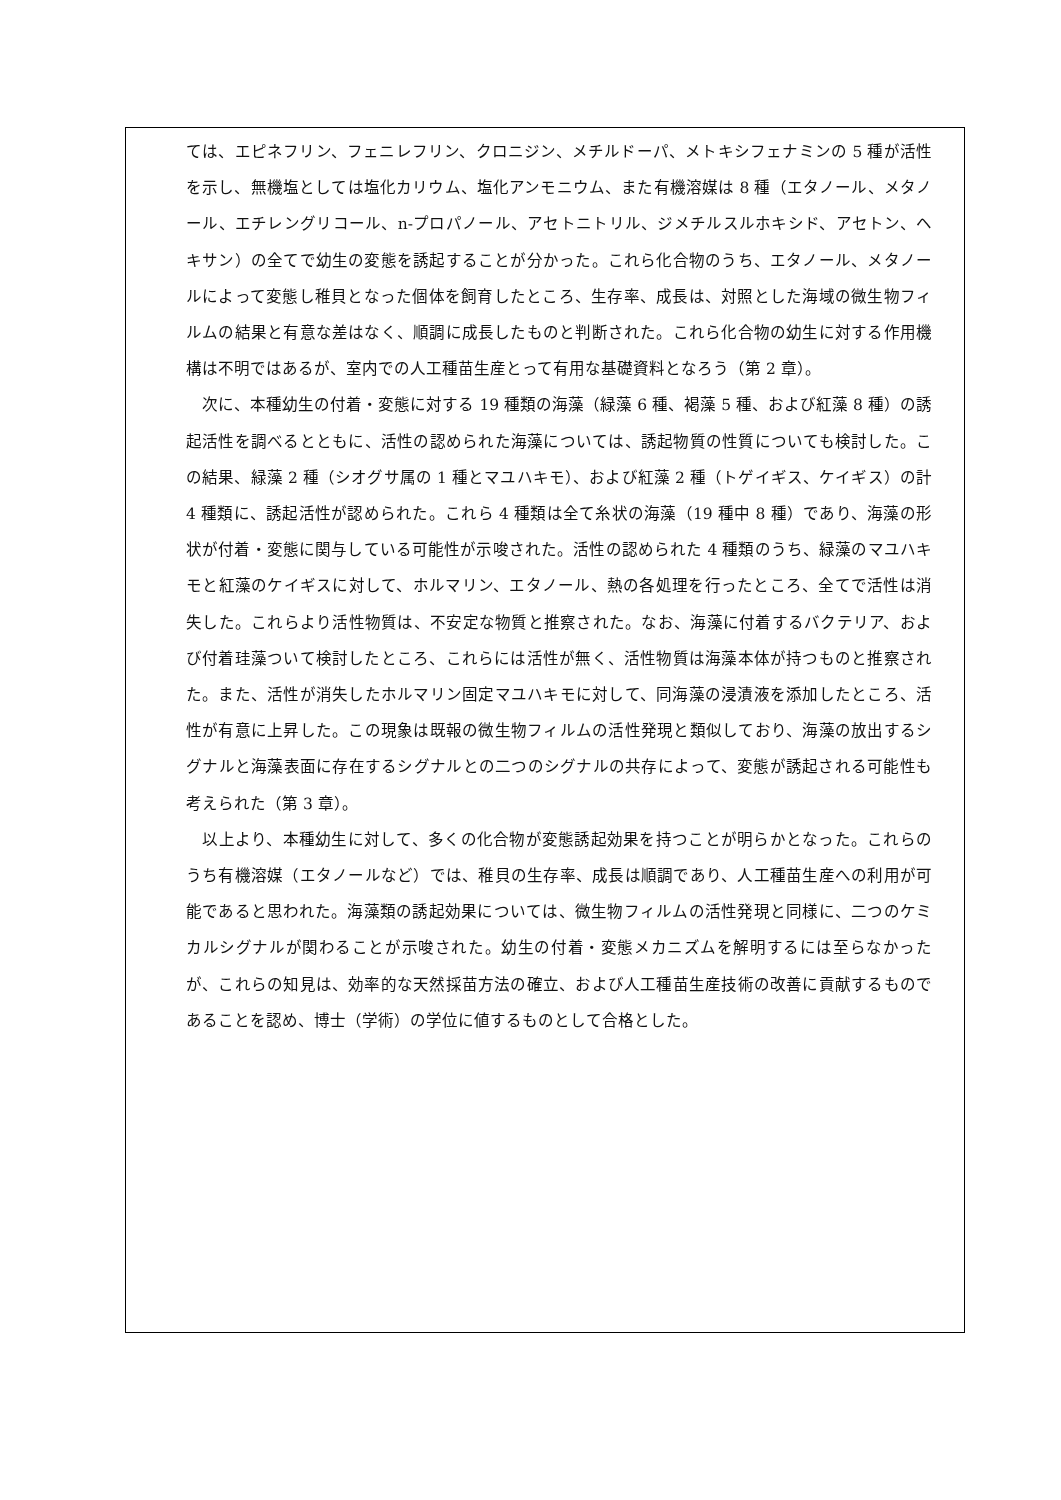ては、エピネフリン、フェニレフリン、クロニジン、メチルドーパ、メトキシフェナミンの 5 種が活性を示し、無機塩としては塩化カリウム、塩化アンモニウム、また有機溶媒は 8 種（エタノール、メタノール、エチレングリコール、n-プロパノール、アセトニトリル、ジメチルスルホキシド、アセトン、ヘキサン）の全てで幼生の変態を誘起することが分かった。これら化合物のうち、エタノール、メタノールによって変態し稚貝となった個体を飼育したところ、生存率、成長は、対照とした海域の微生物フィルムの結果と有意な差はなく、順調に成長したものと判断された。これら化合物の幼生に対する作用機構は不明ではあるが、室内での人工種苗生産とって有用な基礎資料となろう（第 2 章）。
　次に、本種幼生の付着・変態に対する 19 種類の海藻（緑藻 6 種、褐藻 5 種、および紅藻 8 種）の誘起活性を調べるとともに、活性の認められた海藻については、誘起物質の性質についても検討した。この結果、緑藻 2 種（シオグサ属の 1 種とマユハキモ）、および紅藻 2 種（トゲイギス、ケイギス）の計 4 種類に、誘起活性が認められた。これら 4 種類は全て糸状の海藻（19 種中 8 種）であり、海藻の形状が付着・変態に関与している可能性が示唆された。活性の認められた 4 種類のうち、緑藻のマユハキモと紅藻のケイギスに対して、ホルマリン、エタノール、熱の各処理を行ったところ、全てで活性は消失した。これらより活性物質は、不安定な物質と推察された。なお、海藻に付着するバクテリア、および付着珪藻ついて検討したところ、これらには活性が無く、活性物質は海藻本体が持つものと推察された。また、活性が消失したホルマリン固定マユハキモに対して、同海藻の浸漬液を添加したところ、活性が有意に上昇した。この現象は既報の微生物フィルムの活性発現と類似しており、海藻の放出するシグナルと海藻表面に存在するシグナルとの二つのシグナルの共存によって、変態が誘起される可能性も考えられた（第 3 章）。
　以上より、本種幼生に対して、多くの化合物が変態誘起効果を持つことが明らかとなった。これらのうち有機溶媒（エタノールなど）では、稚貝の生存率、成長は順調であり、人工種苗生産への利用が可能であると思われた。海藻類の誘起効果については、微生物フィルムの活性発現と同様に、二つのケミカルシグナルが関わることが示唆された。幼生の付着・変態メカニズムを解明するには至らなかったが、これらの知見は、効率的な天然採苗方法の確立、および人工種苗生産技術の改善に貢献するものであることを認め、博士（学術）の学位に値するものとして合格とした。